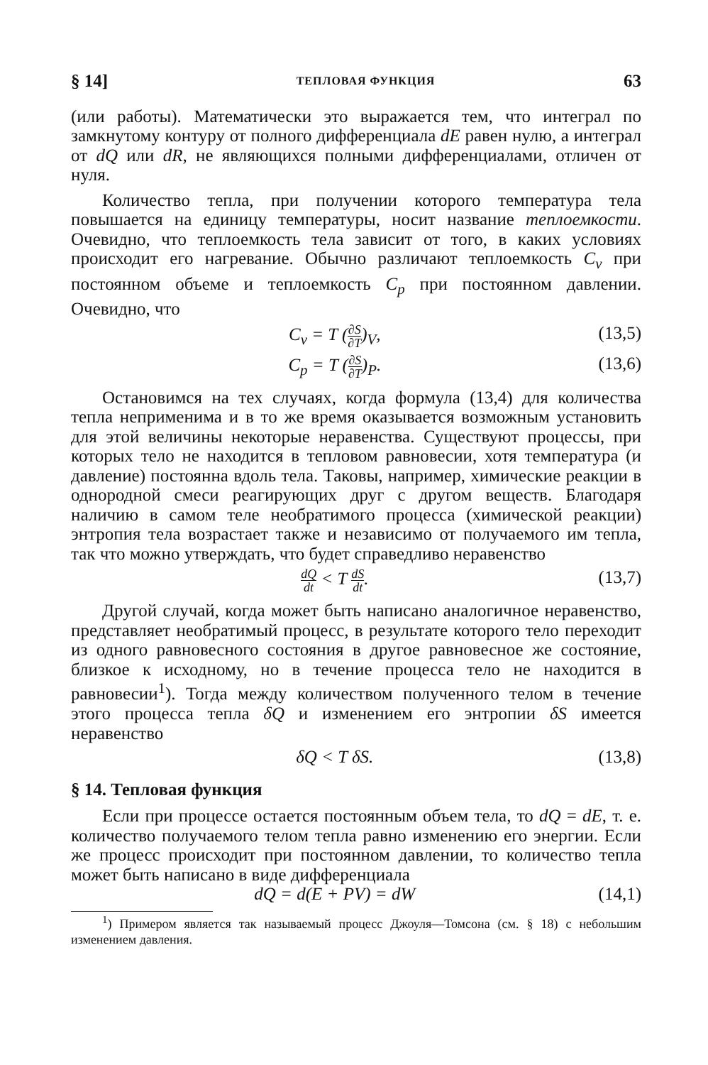§ 14] ТЕПЛОВАЯ ФУНКЦИЯ 63
(или работы). Математически это выражается тем, что интеграл по замкнутому контуру от полного дифференциала dE равен нулю, а интеграл от dQ или dR, не являющихся полными дифференциалами, отличен от нуля.
Количество тепла, при получении которого температура тела повышается на единицу температуры, носит название теплоемкости. Очевидно, что теплоемкость тела зависит от того, в каких условиях происходит его нагревание. Обычно различают теплоемкость C<sub>v</sub> при постоянном объеме и теплоемкость C<sub>p</sub> при постоянном давлении. Очевидно, что
C<sub>v</sub> = T (∂S ∂T)<sub>V</sub>, (13,5)
C<sub>p</sub> = T (∂S ∂T)<sub>P</sub>. (13,6)
Остановимся на тех случаях, когда формула (13,4) для количества тепла неприменима и в то же время оказывается возможным установить для этой величины некоторые неравенства. Существуют процессы, при которых тело не находится в тепловом равновесии, хотя температура (и давление) постоянна вдоль тела. Таковы, например, химические реакции в однородной смеси реагирующих друг с другом веществ. Благодаря наличию в самом теле необратимого процесса (химической реакции) энтропия тела возрастает также и независимо от получаемого им тепла, так что можно утверждать, что будет справедливо неравенство
dQ dt < T dS dt. (13,7)
Другой случай, когда может быть написано аналогичное неравенство, представляет необратимый процесс, в результате которого тело переходит из одного равновесного состояния в другое равновесное же состояние, близкое к исходному, но в течение процесса тело не находится в равновесии<sup>1</sup>). Тогда между количеством полученного телом в течение этого процесса тепла δQ и изменением его энтропии δS имеется неравенство
δQ < T δS. (13,8)
§ 14. Тепловая функция
Если при процессе остается постоянным объем тела, то dQ = dE, т. е. количество получаемого телом тепла равно изменению его энергии. Если же процесс происходит при постоянном давлении, то количество тепла может быть написано в виде дифференциала
dQ = d(E + PV) = dW (14,1)
<sup>1</sup>) Примером является так называемый процесс Джоуля—Томсона (см. § 18) с небольшим изменением давления.